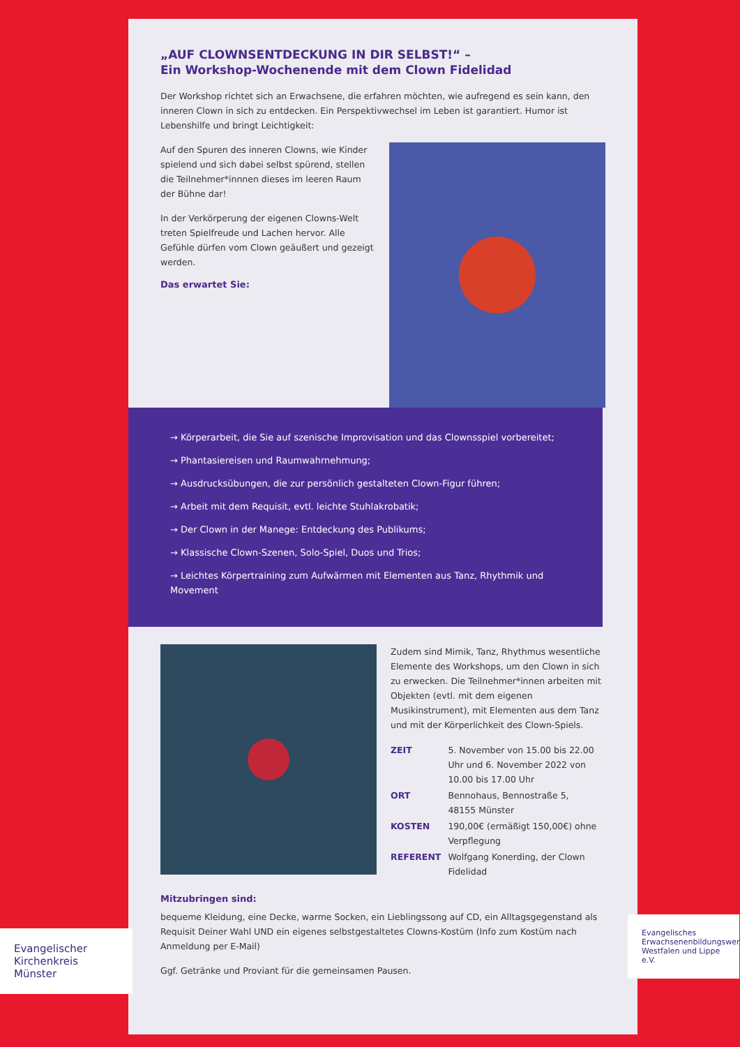„AUF CLOWNSENTDECKUNG IN DIR SELBST!“ –
Ein Workshop-Wochenende mit dem Clown Fidelidad
Der Workshop richtet sich an Erwachsene, die erfahren möchten, wie aufregend es sein kann, den inneren Clown in sich zu entdecken. Ein Perspektivwechsel im Leben ist garantiert. Humor ist Lebenshilfe und bringt Leichtigkeit:
Auf den Spuren des inneren Clowns, wie Kinder spielend und sich dabei selbst spürend, stellen die Teilnehmer*innnen dieses im leeren Raum der Bühne dar!
In der Verkörperung der eigenen Clowns-Welt treten Spielfreude und Lachen hervor. Alle Gefühle dürfen vom Clown geäußert und gezeigt werden.
Das erwartet Sie:
→ Körperarbeit, die Sie auf szenische Improvisation und das Clownsspiel vorbereitet;
→ Phantasiereisen und Raumwahrnehmung;
→ Ausdrucksübungen, die zur persönlich gestalteten Clown-Figur führen;
→ Arbeit mit dem Requisit, evtl. leichte Stuhlakrobatik;
→ Der Clown in der Manege: Entdeckung des Publikums;
→ Klassische Clown-Szenen, Solo-Spiel, Duos und Trios;
→ Leichtes Körpertraining zum Aufwärmen mit Elementen aus Tanz, Rhythmik und Movement
Zudem sind Mimik, Tanz, Rhythmus wesentliche Elemente des Workshops, um den Clown in sich zu erwecken. Die Teilnehmer*innen arbeiten mit Objekten (evtl. mit dem eigenen Musikinstrument), mit Elementen aus dem Tanz und mit der Körperlichkeit des Clown-Spiels.
| ZEIT | 5. November von 15.00 bis 22.00 Uhr und 6. November 2022 von 10.00 bis 17.00 Uhr |
| ORT | Bennohaus, Bennostraße 5, 48155 Münster |
| KOSTEN | 190,00€ (ermäßigt 150,00€) ohne Verpflegung |
| REFERENT | Wolfgang Konerding, der Clown Fidelidad |
Mitzubringen sind:
bequeme Kleidung, eine Decke, warme Socken, ein Lieblingssong auf CD, ein Alltagsgegenstand als Requisit Deiner Wahl UND ein eigenes selbstgestaltetes Clowns-Kostüm (Info zum Kostüm nach Anmeldung per E-Mail)
Ggf. Getränke und Proviant für die gemeinsamen Pausen.
Evangelischer Kirchenkreis Münster
Evangelisches Erwachsenenbildungswerk Westfalen und Lippe e.V.